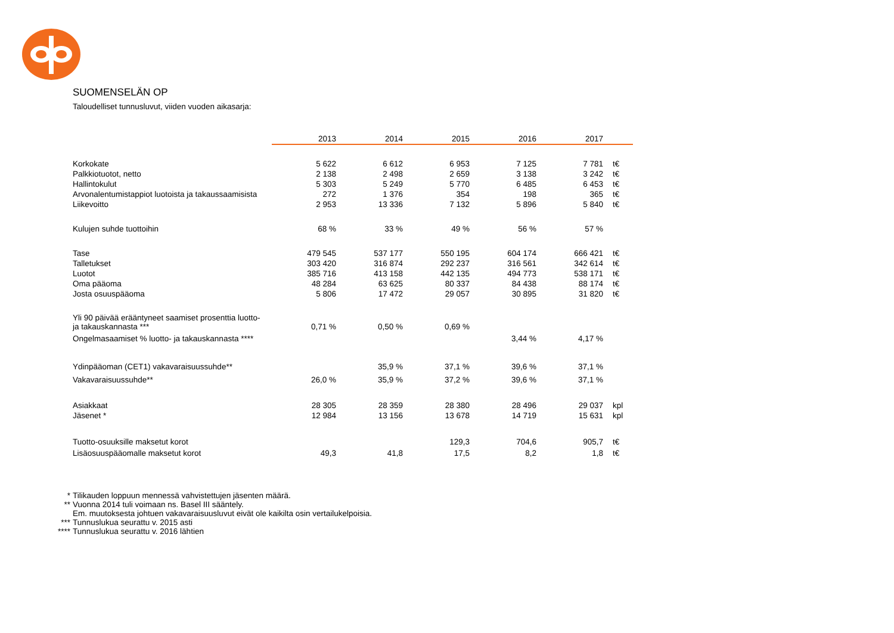SUOMENSELÄN OP
Taloudelliset tunnusluvut, viiden vuoden aikasarja:
| | 2013 | 2014 | 2015 | 2016 | 2017 | |
| --- | --- | --- | --- | --- | --- | --- |
| Korkokate | 5 622 | 6 612 | 6 953 | 7 125 | 7 781 | t€ |
| Palkkiotuotot, netto | 2 138 | 2 498 | 2 659 | 3 138 | 3 242 | t€ |
| Hallintokulut | 5 303 | 5 249 | 5 770 | 6 485 | 6 453 | t€ |
| Arvonalentumistappiot luotoista ja takaussaamisista | 272 | 1 376 | 354 | 198 | 365 | t€ |
| Liikevoitto | 2 953 | 13 336 | 7 132 | 5 896 | 5 840 | t€ |
| Kulujen suhde tuottoihin | 68 % | 33 % | 49 % | 56 % | 57 % | |
| Tase | 479 545 | 537 177 | 550 195 | 604 174 | 666 421 | t€ |
| Talletukset | 303 420 | 316 874 | 292 237 | 316 561 | 342 614 | t€ |
| Luotot | 385 716 | 413 158 | 442 135 | 494 773 | 538 171 | t€ |
| Oma pääoma | 48 284 | 63 625 | 80 337 | 84 438 | 88 174 | t€ |
| Josta osuuspääoma | 5 806 | 17 472 | 29 057 | 30 895 | 31 820 | t€ |
| Yli 90 päivää erääntyneet saamiset prosenttia luotto- ja takauskannasta *** | 0,71 % | 0,50 % | 0,69 % | | | |
| Ongelmasaamiset % luotto- ja takauskannasta **** | | | | 3,44 % | 4,17 % | |
| Ydinpääoman (CET1) vakavaraisuussuhde** | | 35,9 % | 37,1 % | 39,6 % | 37,1 % | |
| Vakavaraisuussuhde** | 26,0 % | 35,9 % | 37,2 % | 39,6 % | 37,1 % | |
| Asiakkaat | 28 305 | 28 359 | 28 380 | 28 496 | 29 037 | kpl |
| Jäsenet * | 12 984 | 13 156 | 13 678 | 14 719 | 15 631 | kpl |
| Tuotto-osuuksille maksetut korot | | | 129,3 | 704,6 | 905,7 | t€ |
| Lisäosuuspääomalle maksetut korot | 49,3 | 41,8 | 17,5 | 8,2 | 1,8 | t€ |
* Tilikauden loppuun mennessä vahvistettujen jäsenten määrä.
** Vuonna 2014 tuli voimaan ns. Basel III sääntely.
Em. muutoksesta johtuen vakavaraisuusluvut eivät ole kaikilta osin vertailukelpoisia.
*** Tunnuslukua seurattu v. 2015 asti
**** Tunnuslukua seurattu v. 2016 lähtien